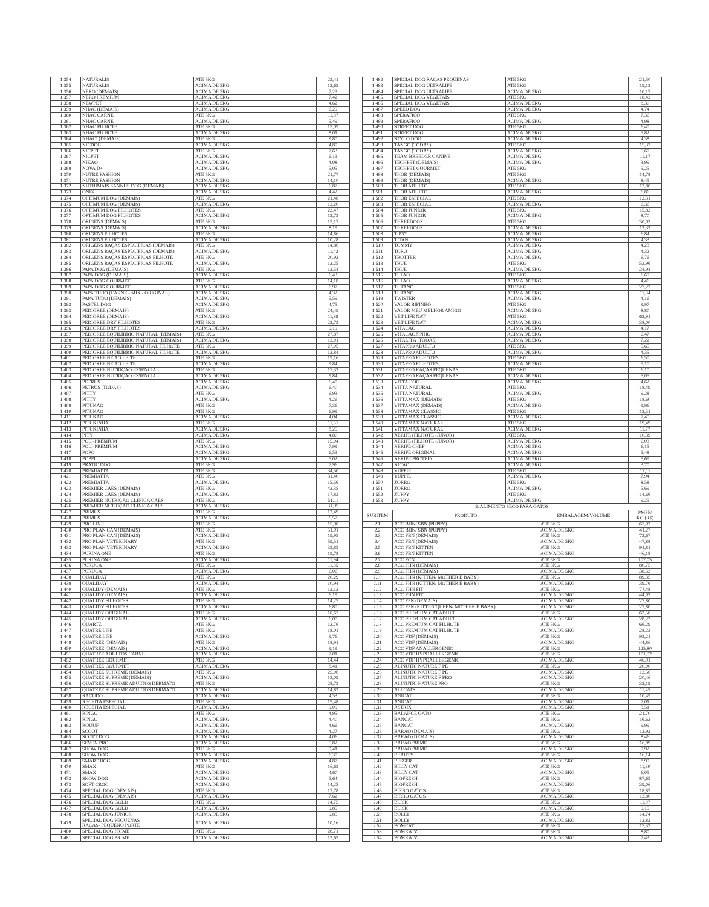| 1.354 | NATURALIS | ATÉ 5KG | 23,41 |
| 1.355 | NATURALIS | ACIMA DE 5KG | 12,69 |
| 1.356 | NERO (DEMAIS) | ACIMA DE 5KG | 7,23 |
| 1.357 | NERO PREMIUM | ACIMA DE 5KG | 7,42 |
| 1.358 | NEWPET | ACIMA DE 5KG | 4,62 |
| 1.359 | NHAC (DEMAIS) | ACIMA DE 5KG | 6,29 |
| 1.360 | NHAC CARNE | ATÉ 5KG | 11,87 |
| 1.361 | NHAC CARNE | ACIMA DE 5KG | 5,49 |
| 1.362 | NHAC FILHOTE | ATÉ 5KG | 15,09 |
| 1.363 | NHAC FILHOTE | ACIMA DE 5KG | 8,01 |
| 1.364 | NHAC! (DEMAIS) | ATÉ 5KG | 9,80 |
| 1.365 | NICDOG | ACIMA DE 5KG | 4,80 |
| 1.366 | NICPET | ATÉ 5KG | 7,63 |
| 1.367 | NICPET | ACIMA DE 5KG | 6,13 |
| 1.368 | NIKAO | ACIMA DE 5KG | 4,08 |
| 1.369 | NOVA D+ | ACIMA DE 5KG | 5,05 |
| 1.370 | NUTRE FASHION | ATÉ 5KG | 21,77 |
| 1.371 | NUTRE FASHION | ACIMA DE 5KG | 14,10 |
| 1.372 | NUTRIMAIS SANNUS DOG (DEMAIS) | ACIMA DE 5KG | 6,87 |
| 1.373 | ONIX | ACIMA DE 5KG | 4,42 |
| 1.374 | OPTIMUM DOG (DEMAIS) | ATÉ 5KG | 21,48 |
| 1.375 | OPTIMUM DOG (DEMAIS) | ACIMA DE 5KG | 12,20 |
| 1.376 | OPTIMUM DOG FILHOTES | ATÉ 5KG | 23,47 |
| 1.377 | OPTIMUM DOG FILHOTES | ACIMA DE 5KG | 12,73 |
| 1.378 | ORIGENS (DEMAIS) | ATÉ 5KG | 15,17 |
| 1.379 | ORIGENS (DEMAIS) | ACIMA DE 5KG | 8,19 |
| 1.380 | ORIGENS FILHOTES | ATÉ 5KG | 14,86 |
| 1.381 | ORIGENS FILHOTES | ACIMA DE 5KG | 10,28 |
| 1.382 | ORIGENS RAÇAS ESPECÍFICAS (DEMAIS) | ATÉ 5KG | 14,86 |
| 1.383 | ORIGENS RAÇAS ESPECÍFICAS (DEMAIS) | ACIMA DE 5KG | 11,42 |
| 1.384 | ORIGENS RAÇAS ESPECÍFICAS FILHOTE | ATÉ 5KG | 20,92 |
| 1.385 | ORIGENS RAÇAS ESPECÍFICAS FILHOTE | ACIMA DE 5KG | 12,25 |
| 1.386 | PAPA DOG (DEMAIS) | ATÉ 5KG | 12,54 |
| 1.387 | PAPA DOG (DEMAIS) | ACIMA DE 5KG | 6,43 |
| 1.388 | PAPA DOG GOURMET | ATÉ 5KG | 14,18 |
| 1.389 | PAPA DOG GOURMET | ACIMA DE 5KG | 6,97 |
| 1.390 | PAPA TUDO (CARNE - MIX - ORIGINAL) | ACIMA DE 5KG | 4,32 |
| 1.391 | PAPA TUDO (DEMAIS) | ACIMA DE 5KG | 5,59 |
| 1.392 | PASTEL DOG | ACIMA DE 5KG | 4,75 |
| 1.393 | PEDIGREE (DEMAIS) | ATÉ 5KG | 24,49 |
| 1.394 | PEDIGREE (DEMAIS) | ACIMA DE 5KG | 11,89 |
| 1.395 | PEDIGREE DRY FILHOTES | ATÉ 5KG | 22,73 |
| 1.396 | PEDIGREE DRY FILHOTES | ACIMA DE 5KG | 9,19 |
| 1.397 | PEDIGREE EQUILÍBRIO NATURAL (DEMAIS) | ATÉ 5KG | 27,87 |
| 1.398 | PEDIGREE EQUILÍBRIO NATURAL (DEMAIS) | ACIMA DE 5KG | 13,01 |
| 1.399 | PEDIGREE EQUILÍBRIO NATURAL FILHOTE | ATÉ 5KG | 27,05 |
| 1.400 | PEDIGREE EQUILÍBRIO NATURAL FILHOTE | ACIMA DE 5KG | 12,84 |
| 1.401 | PEDIGREE NE AO LEITE | ATÉ 5KG | 19,16 |
| 1.402 | PEDIGREE NE AO LEITE | ACIMA DE 5KG | 9,84 |
| 1.403 | PEDIGREE NUTRIÇÃO ESSENCIAL | ATÉ 5KG | 17,32 |
| 1.404 | PEDIGREE NUTRIÇÃO ESSENCIAL | ACIMA DE 5KG | 9,84 |
| 1.405 | PÉTRUS | ACIMA DE 5KG | 6,40 |
| 1.406 | PETRUS (TODAS) | ACIMA DE 5KG | 6,40 |
| 1.407 | PITTY | ATÉ 5KG | 6,93 |
| 1.408 | PITTY | ACIMA DE 5KG | 4,26 |
| 1.409 | PITUKÃO | ATÉ 5KG | 7,36 |
| 1.410 | PITUKÃO | ATÉ 5KG | 6,99 |
| 1.411 | PITUKÃO | ACIMA DE 5KG | 4,04 |
| 1.412 | PITUKINHA | ATÉ 5KG | 11,51 |
| 1.413 | PITUKINHA | ACIMA DE 5KG | 8,25 |
| 1.414 | PITY | ACIMA DE 5KG | 4,80 |
| 1.415 | POLI-PREMIUM | ATÉ 5KG | 15,04 |
| 1.416 | POLI-PREMIUM | ACIMA DE 5KG | 7,99 |
| 1.417 | POPO | ACIMA DE 5KG | 6,53 |
| 1.418 | POPPI | ACIMA DE 5KG | 5,02 |
| 1.419 | PRATIC DOG | ATÉ 5KG | 7,96 |
| 1.420 | PREMIATTA | ATÉ 5KG | 34,50 |
| 1.421 | PREMIATTA | ATÉ 5KG | 31,40 |
| 1.422 | PREMIATTA | ACIMA DE 5KG | 15,56 |
| 1.423 | PREMIER CÃES (DEMAIS) | ATÉ 5KG | 42,35 |
| 1.424 | PREMIER CÃES (DEMAIS) | ACIMA DE 5KG | 17,83 |
| 1.425 | PREMIER NUTRIÇÃO CLÍNICA CÃES | ATÉ 5KG | 51,11 |
| 1.426 | PREMIER NUTRIÇÃO CLÍNICA CÃES | ACIMA DE 5KG | 31,95 |
| 1.427 | PRIMUS | ATÉ 5KG | 12,49 |
| 1.428 | PRIMUS | ACIMA DE 5KG | 6,57 |
| 1.429 | PRO LINE | ATÉ 5KG | 15,90 |
| 1.430 | PRO PLAN CAN (DEMAIS) | ATÉ 5KG | 51,01 |
| 1.431 | PRO PLAN CAN (DEMAIS) | ACIMA DE 5KG | 19,95 |
| 1.432 | PRO PLAN VETERINARY | ATÉ 5KG | 59,51 |
| 1.433 | PRO PLAN VETERINARY | ACIMA DE 5KG | 33,85 |
| 1.434 | PURINA ONE | ATÉ 5KG | 19,78 |
| 1.435 | PURINA ONE | ACIMA DE 5KG | 11,94 |
| 1.436 | PURUCA | ATÉ 5KG | 11,35 |
| 1.437 | PURUCA | ACIMA DE 5KG | 6,06 |
| 1.438 | QUALIDAY | ATÉ 5KG | 20,29 |
| 1.439 | QUALIDAY | ACIMA DE 5KG | 10,94 |
| 1.440 | QUALIDY (DEMAIS) | ATÉ 5KG | 12,12 |
| 1.441 | QUALIDY (DEMAIS) | ACIMA DE 5KG | 6,19 |
| 1.442 | QUALIDY FILHOTES | ATÉ 5KG | 14,25 |
| 1.443 | QUALIDY FILHOTES | ACIMA DE 5KG | 6,80 |
| 1.444 | QUALIDY ORIGINAL | ATÉ 5KG | 10,67 |
| 1.445 | QUALIDY ORIGINAL | ACIMA DE 5KG | 6,00 |
| 1.446 | QUARTZ | ATÉ 5KG | 12,76 |
| 1.447 | QUATRE LIFE | ATÉ 5KG | 18,01 |
| 1.448 | QUATRE LIFE | ACIMA DE 5KG | 9,76 |
| 1.449 | QUATREE (DEMAIS) | ATÉ 5KG | 18,91 |
| 1.450 | QUATREE (DEMAIS) | ACIMA DE 5KG | 9,19 |
| 1.451 | QUATREE ADULTOS CARNE | ACIMA DE 5KG | 7,01 |
| 1.452 | QUATREE GOURMET | ATÉ 5KG | 14,44 |
| 1.453 | QUATREE GOURMET | ACIMA DE 5KG | 8,41 |
| 1.454 | QUATREE SUPREME (DEMAIS) | ATÉ 5KG | 25,06 |
| 1.455 | QUATREE SUPREME (DEMAIS) | ACIMA DE 5KG | 13,09 |
| 1.456 | QUATREE SUPREME ADULTOS DERMATO | ATÉ 5KG | 28,73 |
| 1.457 | QUATREE SUPREME ADULTOS DERMATO | ACIMA DE 5KG | 14,83 |
| 1.458 | RAÇUDO | ACIMA DE 5KG | 4,53 |
| 1.459 | RECEITA ESPECIAL | ATÉ 5KG | 19,48 |
| 1.460 | RECEITA ESPECIAL | ACIMA DE 5KG | 9,09 |
| 1.461 | RINGO | ATÉ 5KG | 4,95 |
| 1.462 | RINGO | ACIMA DE 5KG | 4,40 |
| 1.463 | ROUUF | ACIMA DE 5KG | 4,66 |
| 1.464 | SCOOT | ACIMA DE 5KG | 4,27 |
| 1.465 | SCOTT DOG | ACIMA DE 5KG | 4,06 |
| 1.466 | SEVEN PRO | ACIMA DE 5KG | 5,82 |
| 1.467 | SHOW DOG | ATÉ 5KG | 9,41 |
| 1.468 | SHOW DOG | ACIMA DE 5KG | 6,30 |
| 1.469 | SMART DOG | ACIMA DE 5KG | 4,87 |
| 1.470 | SMAX | ATÉ 5KG | 16,63 |
| 1.471 | SMAX | ACIMA DE 5KG | 4,60 |
| 1.472 | SNOW DOG | ACIMA DE 5KG | 5,64 |
| 1.473 | SOFT CROC | ACIMA DE 5KG | 14,25 |
| 1.474 | SPECIAL DOG (DEMAIS) | ATÉ 5KG | 17,78 |
| 1.475 | SPECIAL DOG (DEMAIS) | ACIMA DE 5KG | 7,62 |
| 1.476 | SPECIAL DOG GOLD | ATÉ 5KG | 14,75 |
| 1.477 | SPECIAL DOG GOLD | ACIMA DE 5KG | 9,85 |
| 1.478 | SPECIAL DOG JÚNIOR | ACIMA DE 5KG | 9,85 |
| 1.479 | SPECIAL DOG PEQUENAS RAÇAS- PEQUENO PORTE | ACIMA DE 5KG | 10,16 |
| 1.480 | SPECIAL DOG PRIME | ATÉ 5KG | 28,71 |
| 1.481 | SPECIAL DOG PRIME | ACIMA DE 5KG | 13,69 |
| 1.482 | SPECIAL DOG RAÇAS PEQUENAS | ATÉ 5KG | 21,50 |
| 1.483 | SPECIAL DOG ULTRALIFE | ATÉ 5KG | 19,13 |
| 1.484 | SPECIAL DOG ULTRALIFE | ACIMA DE 5KG | 10,17 |
| 1.485 | SPECIAL DOG VEGETAIS | ATÉ 5KG | 18,43 |
| 1.486 | SPECIAL DOG VEGETAIS | ACIMA DE 5KG | 8,30 |
| 1.487 | SPEED DOG | ACIMA DE 5KG | 4,74 |
| 1.488 | SPERAFICO | ATÉ 5KG | 7,36 |
| 1.489 | SPERAFICO | ACIMA DE 5KG | 4,98 |
| 1.490 | STREET DOG | ATÉ 5KG | 6,40 |
| 1.491 | STREET DOG | ACIMA DE 5KG | 5,82 |
| 1.492 | STYLO DOG | ACIMA DE 5KG | 4,38 |
| 1.493 | TANGO (TODAS) | ATÉ 5KG | 15,33 |
| 1.494 | TANGO (TODAS) | ACIMA DE 5KG | 5,60 |
| 1.495 | TEAM BREEDER CANINE | ACIMA DE 5KG | 11,17 |
| 1.496 | TECHPET (DEMAIS) | ACIMA DE 5KG | 3,99 |
| 1.497 | TECHPET GOURMET | ATÉ 5KG | 5,25 |
| 1.498 | THOR (DEMAIS) | ATÉ 5KG | 14,78 |
| 1.499 | THOR (DEMAIS) | ACIMA DE 5KG | 8,45 |
| 1.500 | THOR ADULTO | ATÉ 5KG | 13,80 |
| 1.501 | THOR ADULTO | ACIMA DE 5KG | 6,86 |
| 1.502 | THOR ESPECIAL | ATÉ 5KG | 12,31 |
| 1.503 | THOR ESPECIAL | ACIMA DE 5KG | 6,36 |
| 1.504 | THOR JÚNIOR | ATÉ 5KG | 15,82 |
| 1.505 | THOR JÚNIOR | ACIMA DE 5KG | 8,70 |
| 1.506 | THREEDOGS | ATÉ 5KG | 30,03 |
| 1.507 | THREEDOGS | ACIMA DE 5KG | 12,32 |
| 1.508 | TIPSY | ACIMA DE 5KG | 6,84 |
| 1.509 | TITAN | ACIMA DE 5KG | 4,33 |
| 1.510 | TOMMY | ACIMA DE 5KG | 4,23 |
| 1.511 | TORO | ACIMA DE 5KG | 4,32 |
| 1.512 | TROTTER | ACIMA DE 5KG | 6,76 |
| 1.513 | TRUE | ATÉ 5KG | 53,96 |
| 1.514 | TRUE | ACIMA DE 5KG | 24,94 |
| 1.515 | TUFAO | ATÉ 5KG | 6,69 |
| 1.516 | TUFAO | ACIMA DE 5KG | 4,46 |
| 1.517 | TUTANO | ATÉ 5KG | 27,22 |
| 1.518 | TUTANO | ACIMA DE 5KG | 11,84 |
| 1.519 | TWISTER | ACIMA DE 5KG | 4,16 |
| 1.520 | VALOR BIFINHO | ATÉ 5KG | 9,97 |
| 1.521 | VALOR MEU MELHOR AMIGO | ACIMA DE 5KG | 8,80 |
| 1.522 | VET LIFE NAT | ATÉ 5KG | 62,91 |
| 1.523 | VET LIFE NAT | ACIMA DE 5KG | 38,00 |
| 1.524 | VITACÃO | ACIMA DE 5KG | 4,17 |
| 1.525 | VITACÃOZINHO | ACIMA DE 5KG | 6,47 |
| 1.526 | VITALITÁ (TODAS) | ACIMA DE 5KG | 7,22 |
| 1.527 | VITAPRO ADULTO | ATÉ 5KG | 5,65 |
| 1.528 | VITAPRO ADULTO | ACIMA DE 5KG | 4,35 |
| 1.529 | VITAPRO FILHOTES | ATÉ 5KG | 6,50 |
| 1.530 | VITAPRO FILHOTES | ACIMA DE 5KG | 5,10 |
| 1.531 | VITAPRO RAÇAS PEQUENAS | ATÉ 5KG | 6,10 |
| 1.532 | VITAPRO RAÇAS PEQUENAS | ACIMA DE 5KG | 5,05 |
| 1.533 | VITTA DOG | ACIMA DE 5KG | 4,62 |
| 1.534 | VITTA NATURAL | ATÉ 5KG | 18,49 |
| 1.535 | VITTA NATURAL | ACIMA DE 5KG | 9,28 |
| 1.536 | VITTAMAX (DEMAIS) | ATÉ 5KG | 18,60 |
| 1.537 | VITTAMAX (DEMAIS) | ACIMA DE 5KG | 9,96 |
| 1.538 | VITTAMAX CLASSIC | ATÉ 5KG | 12,31 |
| 1.539 | VITTAMAX CLASSIC | ACIMA DE 5KG | 7,45 |
| 1.540 | VITTAMAX NATURAL | ATÉ 5KG | 19,49 |
| 1.541 | VITTAMAX NATURAL | ACIMA DE 5KG | 11,77 |
| 1.542 | XERIFE (FILHOTE -JUNOR) | ATÉ 5KG | 10,39 |
| 1.543 | XERIFE (FILHOTE -JUNOR) | ACIMA DE 5KG | 6,03 |
| 1.544 | XERIFE CHEF | ACIMA DE 5KG | 6,15 |
| 1.545 | XERIFE ORIGINAL | ACIMA DE 5KG | 5,48 |
| 1.546 | XERIFE PROTEIN | ACIMA DE 5KG | 5,69 |
| 1.547 | XICÃO | ACIMA DE 5KG | 3,70 |
| 1.548 | YUPPIE | ATÉ 5KG | 12,11 |
| 1.549 | YUPPIE | ACIMA DE 5KG | 7,94 |
| 1.550 | ZORRO | ATÉ 5KG | 8,58 |
| 1.551 | ZORRO | ACIMA DE 5KG | 5,69 |
| 1.552 | ZUPPY | ATÉ 5KG | 14,66 |
| 1.553 | ZUPPY | ACIMA DE 5KG | 9,25 |
| 2. ALIMENTO SECO PARA GATOS | | | |
| --- | --- | --- | --- |
| SUBITEM | PRODUTO | EMBALAGEM/VOLUME | PMPF/ KG (R$) |
| 2.1 | ACC BHN/ SBN (PUPPY) | ATÉ 5KG | 67,02 |
| 2.2 | ACC BHN/ SBN (PUPPY) | ACIMA DE 5KG | 41,27 |
| 2.3 | ACC FBN (DEMAIS) | ATÉ 5KG | 72,67 |
| 2.4 | ACC FBN (DEMAIS) | ACIMA DE 5KG | 47,88 |
| 2.5 | ACC FBN KITTEN | ATÉ 5KG | 91,81 |
| 2.6 | ACC FBN KITTEN | ACIMA DE 5KG | 46,18 |
| 2.7 | ACC FCN | ATÉ 5KG | 107,05 |
| 2.8 | ACC FHN (DEMAIS) | ATÉ 5KG | 80,75 |
| 2.9 | ACC FHN (DEMAIS) | ACIMA DE 5KG | 38,53 |
| 2.10 | ACC FHN (KITTEN/ MOTHER E BABY) | ATÉ 5KG | 89,35 |
| 2.11 | ACC FHN (KITTEN/ MOTHER E BABY) | ACIMA DE 5KG | 39,76 |
| 2.12 | ACC FHN FIT | ATÉ 5KG | 77,48 |
| 2.13 | ACC FHN FIT | ACIMA DE 5KG | 44,03 |
| 2.14 | ACC FPN (DEMAIS) | ACIMA DE 5KG | 27,80 |
| 2.15 | ACC FPN (KITTEN/QUEEN/ MOTHER E BABY) | ACIMA DE 5KG | 27,80 |
| 2.16 | ACC PREMIUM CAT ADULT | ATÉ 5KG | 63,50 |
| 2.17 | ACC PREMIUM CAT ADULT | ACIMA DE 5KG | 28,23 |
| 2.18 | ACC PREMIUM CAT FILHOTE | ATÉ 5KG | 66,29 |
| 2.19 | ACC PREMIUM CAT FILHOTE | ACIMA DE 5KG | 28,23 |
| 2.20 | ACC VDF (DEMAIS) | ATÉ 5KG | 93,21 |
| 2.21 | ACC VDF (DEMAIS) | ACIMA DE 5KG | 44,86 |
| 2.22 | ACC VDF ANALLERGENIC | ATÉ 5KG | 125,80 |
| 2.23 | ACC VDF HYPOALLERGENIC | ATÉ 5KG | 101,92 |
| 2.24 | ACC VDF HYPOALLERGENIC | ACIMA DE 5KG | 46,91 |
| 2.25 | ALINUTRI NATURE F PE | ATÉ 5KG | 20,00 |
| 2.26 | ALINUTRI NATURE F PE | ACIMA DE 5KG | 13,56 |
| 2.27 | ALINUTRI NATURE F PRO | ACIMA DE 5KG | 20,46 |
| 2.28 | ALINUTRI NATURE PRO | ATÉ 5KG | 32,19 |
| 2.29 | ALLCATS | ACIMA DE 5KG | 11,45 |
| 2.30 | ANICAT | ATÉ 5KG | 10,49 |
| 2.31 | ANICAT | ACIMA DE 5KG | 7,01 |
| 2.32 | ASTRIX | ACIMA DE 5KG | 3,51 |
| 2.33 | BALANCE GATO | ATÉ 5KG | 21,70 |
| 2.34 | BANCAT | ATÉ 5KG | 16,62 |
| 2.35 | BANCAT | ACIMA DE 5KG | 9,99 |
| 2.36 | BARÃO (DEMAIS) | ATÉ 5KG | 13,92 |
| 2.37 | BARÃO (DEMAIS) | ACIMA DE 5KG | 8,46 |
| 2.38 | BARÃO PRIME | ATÉ 5KG | 16,09 |
| 2.39 | BARÃO PRIME | ACIMA DE 5KG | 9,92 |
| 2.40 | BEAUTY | ATÉ 5KG | 16,14 |
| 2.41 | BESSER | ACIMA DE 5KG | 8,99 |
| 2.42 | BILLY CAT | ATÉ 5KG | 11,30 |
| 2.43 | BILLY CAT | ACIMA DE 5KG | 6,05 |
| 2.44 | BIOFRESH | ATÉ 5KG | 87,65 |
| 2.45 | BIOFRESH | ACIMA DE 5KG | 39,06 |
| 2.46 | BIRBO GATOS | ATÉ 5KG | 18,85 |
| 2.47 | BIRBO GATOS | ACIMA DE 5KG | 13,80 |
| 2.48 | BLISK | ATÉ 5KG | 11,97 |
| 2.49 | BLISK | ACIMA DE 5KG | 9,15 |
| 2.50 | BOLLY | ATÉ 5KG | 14,74 |
| 2.51 | BOLLY | ACIMA DE 5KG | 12,82 |
| 2.52 | BOMCAT | ATÉ 5KG | 15,33 |
| 2.53 | BOMKATZ | ATÉ 5KG | 8,80 |
| 2.54 | BOMKATZ | ACIMA DE 5KG | 7,43 |